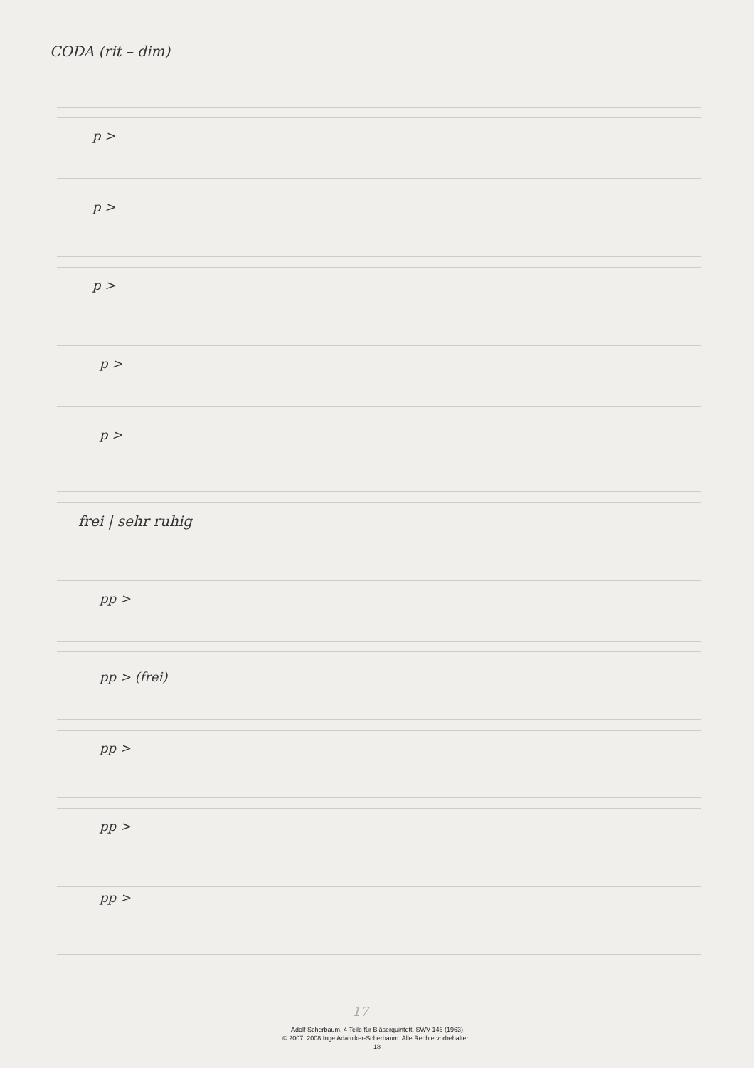CODA (rit – dim)
p >
p >
p >
p >
p >
frei | sehr ruhig
pp >
pp > (frei)
pp >
pp >
pp >
17
Adolf Scherbaum, 4 Teile für Bläserquintett, SWV 146 (1963)
© 2007, 2008 Inge Adamiker-Scherbaum. Alle Rechte vorbehalten.
- 18 -